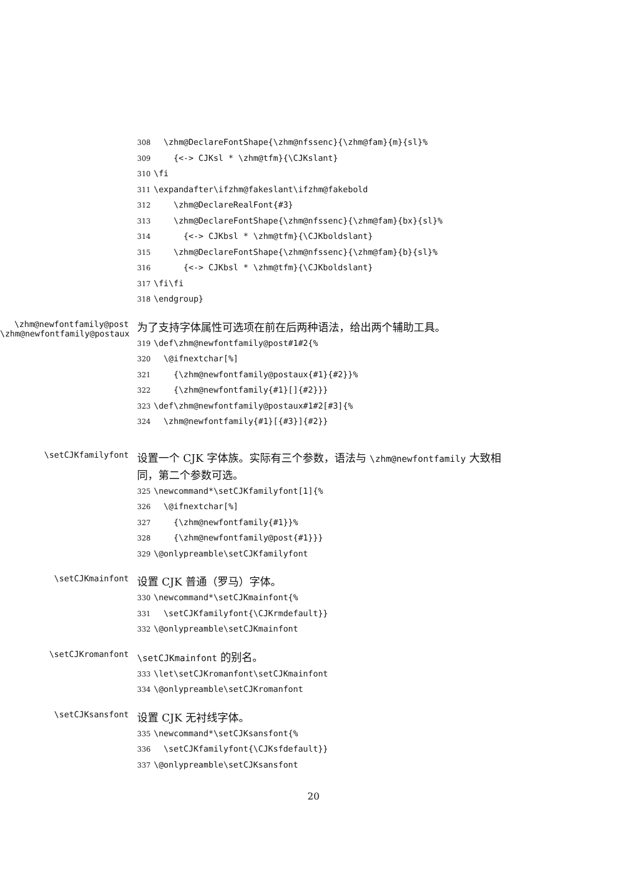308 \zhm@DeclareFontShape{\zhm@nfssenc}{\zhm@fam}{m}{sl}%
309 {<-> CJKsl * \zhm@tfm}{\CJKslant}
310 \fi
311 \expandafter\ifzhm@fakeslant\ifzhm@fakebold
312 \zhm@DeclareRealFont{#3}
313 \zhm@DeclareFontShape{\zhm@nfssenc}{\zhm@fam}{bx}{sl}%
314 {<-> CJKbsl * \zhm@tfm}{\CJKboldslant}
315 \zhm@DeclareFontShape{\zhm@nfssenc}{\zhm@fam}{b}{sl}%
316 {<-> CJKbsl * \zhm@tfm}{\CJKboldslant}
317 \fi\fi
318 \endgroup}
\zhm@newfontfamily@post
\zhm@newfontfamily@postaux
为了支持字体属性可选项在前在后两种语法，给出两个辅助工具。
319 \def\zhm@newfontfamily@post#1#2{%
320 \@ifnextchar[%]
321 {\zhm@newfontfamily@postaux{#1}{#2}}%
322 {\zhm@newfontfamily{#1}[]{#2}}}
323 \def\zhm@newfontfamily@postaux#1#2[#3]{%
324 \zhm@newfontfamily{#1}[{#3}]{#2}}
\setCJKfamilyfont
设置一个 CJK 字体族。实际有三个参数，语法与 \zhm@newfontfamily 大致相同，第二个参数可选。
325 \newcommand*\setCJKfamilyfont[1]{%
326 \@ifnextchar[%]
327 {\zhm@newfontfamily{#1}}%
328 {\zhm@newfontfamily@post{#1}}}
329 \@onlypreamble\setCJKfamilyfont
\setCJKmainfont
设置 CJK 普通（罗马）字体。
330 \newcommand*\setCJKmainfont{%
331 \setCJKfamilyfont{\CJKrmdefault}}
332 \@onlypreamble\setCJKmainfont
\setCJKromanfont
\setCJKmainfont 的别名。
333 \let\setCJKromanfont\setCJKmainfont
334 \@onlypreamble\setCJKromanfont
\setCJKsansfont
设置 CJK 无衬线字体。
335 \newcommand*\setCJKsansfont{%
336 \setCJKfamilyfont{\CJKsfdefault}}
337 \@onlypreamble\setCJKsansfont
20